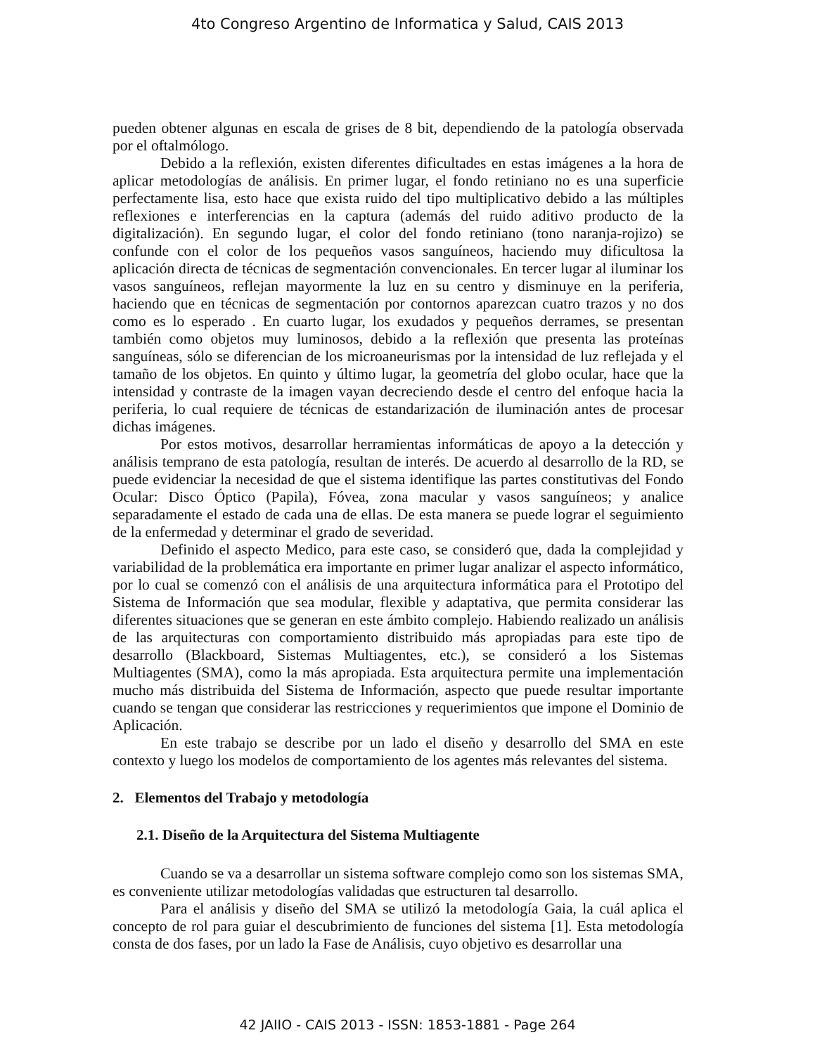4to Congreso Argentino de Informatica y Salud, CAIS 2013
pueden obtener algunas en escala de grises de 8 bit, dependiendo de la patología observada por el oftalmólogo.
Debido a la reflexión, existen diferentes dificultades en estas imágenes a la hora de aplicar metodologías de análisis. En primer lugar, el fondo retiniano no es una superficie perfectamente lisa, esto hace que exista ruido del tipo multiplicativo debido a las múltiples reflexiones e interferencias en la captura (además del ruido aditivo producto de la digitalización). En segundo lugar, el color del fondo retiniano (tono naranja-rojizo) se confunde con el color de los pequeños vasos sanguíneos, haciendo muy dificultosa la aplicación directa de técnicas de segmentación convencionales. En tercer lugar al iluminar los vasos sanguíneos, reflejan mayormente la luz en su centro y disminuye en la periferia, haciendo que en técnicas de segmentación por contornos aparezcan cuatro trazos y no dos como es lo esperado . En cuarto lugar, los exudados y pequeños derrames, se presentan también como objetos muy luminosos, debido a la reflexión que presenta las proteínas sanguíneas, sólo se diferencian de los microaneurismas por la intensidad de luz reflejada y el tamaño de los objetos. En quinto y último lugar, la geometría del globo ocular, hace que la intensidad y contraste de la imagen vayan decreciendo desde el centro del enfoque hacia la periferia, lo cual requiere de técnicas de estandarización de iluminación antes de procesar dichas imágenes.
Por estos motivos, desarrollar herramientas informáticas de apoyo a la detección y análisis temprano de esta patología, resultan de interés. De acuerdo al desarrollo de la RD, se puede evidenciar la necesidad de que el sistema identifique las partes constitutivas del Fondo Ocular: Disco Óptico (Papila), Fóvea, zona macular y vasos sanguíneos; y analice separadamente el estado de cada una de ellas. De esta manera se puede lograr el seguimiento de la enfermedad y determinar el grado de severidad.
Definido el aspecto Medico, para este caso, se consideró que, dada la complejidad y variabilidad de la problemática era importante en primer lugar analizar el aspecto informático, por lo cual se comenzó con el análisis de una arquitectura informática para el Prototipo del Sistema de Información que sea modular, flexible y adaptativa, que permita considerar las diferentes situaciones que se generan en este ámbito complejo. Habiendo realizado un análisis de las arquitecturas con comportamiento distribuido más apropiadas para este tipo de desarrollo (Blackboard, Sistemas Multiagentes, etc.), se consideró a los Sistemas Multiagentes (SMA), como la más apropiada. Esta arquitectura permite una implementación mucho más distribuida del Sistema de Información, aspecto que puede resultar importante cuando se tengan que considerar las restricciones y requerimientos que impone el Dominio de Aplicación.
En este trabajo se describe por un lado el diseño y desarrollo del SMA en este contexto y luego los modelos de comportamiento de los agentes más relevantes del sistema.
2. Elementos del Trabajo y metodología
2.1. Diseño de la Arquitectura del Sistema Multiagente
Cuando se va a desarrollar un sistema software complejo como son los sistemas SMA, es conveniente utilizar metodologías validadas que estructuren tal desarrollo.
Para el análisis y diseño del SMA se utilizó la metodología Gaia, la cuál aplica el concepto de rol para guiar el descubrimiento de funciones del sistema [1]. Esta metodología consta de dos fases, por un lado la Fase de Análisis, cuyo objetivo es desarrollar una
42 JAIIO - CAIS 2013 - ISSN: 1853-1881 - Page 264